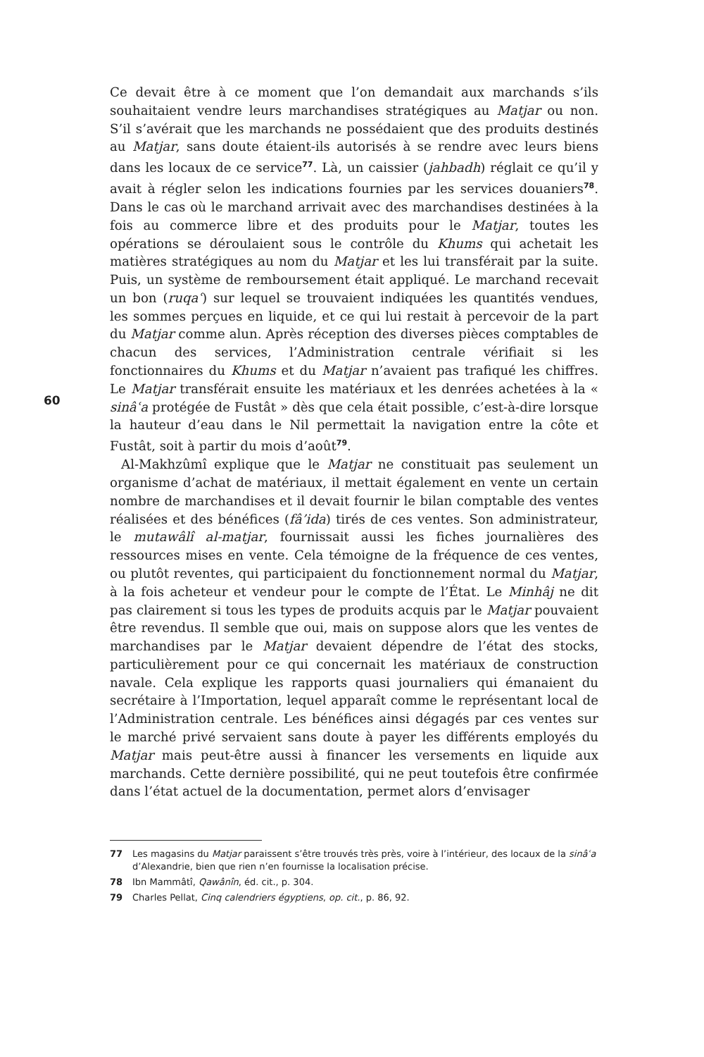60
Ce devait être à ce moment que l’on demandait aux marchands s’ils souhaitaient vendre leurs marchandises stratégiques au Matjar ou non. S’il s’avérait que les marchands ne possédaient que des produits destinés au Matjar, sans doute étaient-ils autorisés à se rendre avec leurs biens dans les locaux de ce service<sup>77</sup>. Là, un caissier (jahbadh) réglait ce qu’il y avait à régler selon les indications fournies par les services douaniers<sup>78</sup>. Dans le cas où le marchand arrivait avec des marchandises destinées à la fois au commerce libre et des produits pour le Matjar, toutes les opérations se déroulaient sous le contrôle du Khums qui achetait les matières stratégiques au nom du Matjar et les lui transférait par la suite. Puis, un système de remboursement était appliqué. Le marchand recevait un bon (ruqaʿ) sur lequel se trouvaient indiquées les quantités vendues, les sommes perçues en liquide, et ce qui lui restait à percevoir de la part du Matjar comme alun. Après réception des diverses pièces comptables de chacun des services, l’Administration centrale vérifiait si les fonctionnaires du Khums et du Matjar n’avaient pas trafiqué les chiffres. Le Matjar transférait ensuite les matériaux et les denrées achetées à la « sinâʿa protégée de Fustât » dès que cela était possible, c’est-à-dire lorsque la hauteur d’eau dans le Nil permettait la navigation entre la côte et Fustât, soit à partir du mois d’août<sup>79</sup>.
Al-Makhzûmî explique que le Matjar ne constituait pas seulement un organisme d’achat de matériaux, il mettait également en vente un certain nombre de marchandises et il devait fournir le bilan comptable des ventes réalisées et des bénéfices (fâ’ida) tirés de ces ventes. Son administrateur, le mutawâlî al-matjar, fournissait aussi les fiches journalières des ressources mises en vente. Cela témoigne de la fréquence de ces ventes, ou plutôt reventes, qui participaient du fonctionnement normal du Matjar, à la fois acheteur et vendeur pour le compte de l’État. Le Minhâj ne dit pas clairement si tous les types de produits acquis par le Matjar pouvaient être revendus. Il semble que oui, mais on suppose alors que les ventes de marchandises par le Matjar devaient dépendre de l’état des stocks, particulièrement pour ce qui concernait les matériaux de construction navale. Cela explique les rapports quasi journaliers qui émanaient du secrétaire à l’Importation, lequel apparaît comme le représentant local de l’Administration centrale. Les bénéfices ainsi dégagés par ces ventes sur le marché privé servaient sans doute à payer les différents employés du Matjar mais peut-être aussi à financer les versements en liquide aux marchands. Cette dernière possibilité, qui ne peut toutefois être confirmée dans l’état actuel de la documentation, permet alors d’envisager
77 Les magasins du Matjar paraissent s’être trouvés très près, voire à l’intérieur, des locaux de la sinâʿa d’Alexandrie, bien que rien n’en fournisse la localisation précise.
78 Ibn Mammâtî, Qawânîn, éd. cit., p. 304.
79 Charles Pellat, Cinq calendriers égyptiens, op. cit., p. 86, 92.